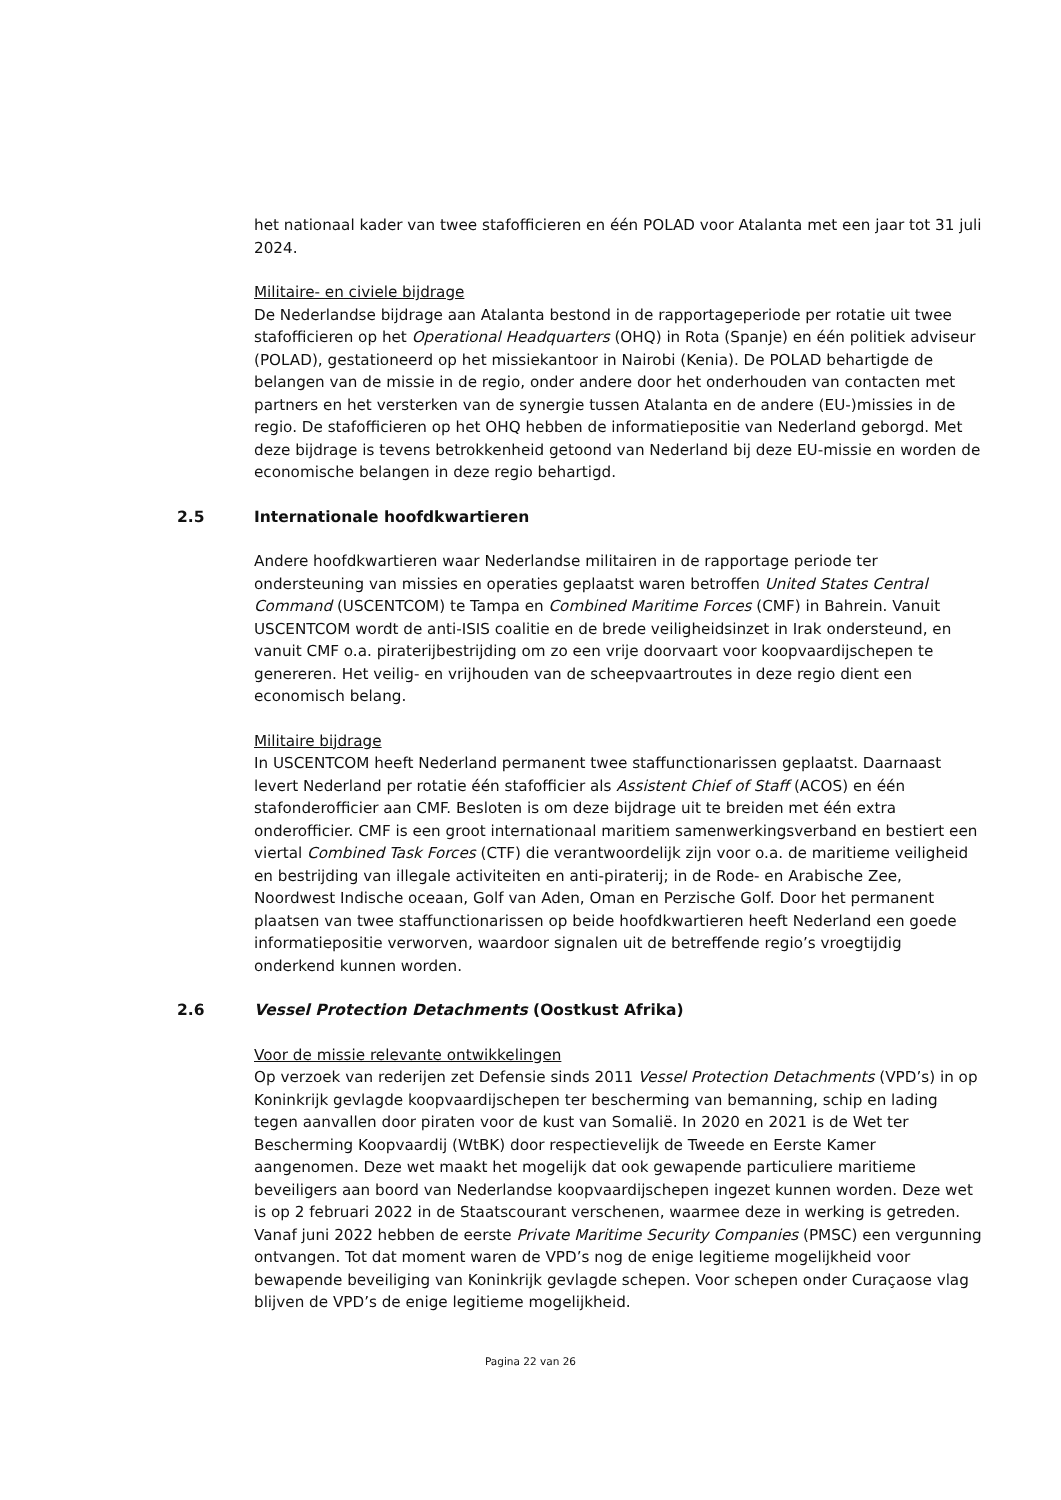het nationaal kader van twee stafofficieren en één POLAD voor Atalanta met een jaar tot 31 juli 2024.
Militaire- en civiele bijdrage
De Nederlandse bijdrage aan Atalanta bestond in de rapportageperiode per rotatie uit twee stafofficieren op het Operational Headquarters (OHQ) in Rota (Spanje) en één politiek adviseur (POLAD), gestationeerd op het missiekantoor in Nairobi (Kenia). De POLAD behartigde de belangen van de missie in de regio, onder andere door het onderhouden van contacten met partners en het versterken van de synergie tussen Atalanta en de andere (EU-)missies in de regio. De stafofficieren op het OHQ hebben de informatiepositie van Nederland geborgd. Met deze bijdrage is tevens betrokkenheid getoond van Nederland bij deze EU-missie en worden de economische belangen in deze regio behartigd.
2.5 Internationale hoofdkwartieren
Andere hoofdkwartieren waar Nederlandse militairen in de rapportage periode ter ondersteuning van missies en operaties geplaatst waren betroffen United States Central Command (USCENTCOM) te Tampa en Combined Maritime Forces (CMF) in Bahrein. Vanuit USCENTCOM wordt de anti-ISIS coalitie en de brede veiligheidsinzet in Irak ondersteund, en vanuit CMF o.a. piraterijbestrijding om zo een vrije doorvaart voor koopvaardijschepen te genereren. Het veilig- en vrijhouden van de scheepvaartroutes in deze regio dient een economisch belang.
Militaire bijdrage
In USCENTCOM heeft Nederland permanent twee staffunctionarissen geplaatst. Daarnaast levert Nederland per rotatie één stafofficier als Assistent Chief of Staff (ACOS) en één stafonderofficier aan CMF. Besloten is om deze bijdrage uit te breiden met één extra onderofficier. CMF is een groot internationaal maritiem samenwerkingsverband en bestiert een viertal Combined Task Forces (CTF) die verantwoordelijk zijn voor o.a. de maritieme veiligheid en bestrijding van illegale activiteiten en anti-piraterij; in de Rode- en Arabische Zee, Noordwest Indische oceaan, Golf van Aden, Oman en Perzische Golf. Door het permanent plaatsen van twee staffunctionarissen op beide hoofdkwartieren heeft Nederland een goede informatiepositie verworven, waardoor signalen uit de betreffende regio’s vroegtijdig onderkend kunnen worden.
2.6 Vessel Protection Detachments (Oostkust Afrika)
Voor de missie relevante ontwikkelingen
Op verzoek van rederijen zet Defensie sinds 2011 Vessel Protection Detachments (VPD’s) in op Koninkrijk gevlagde koopvaardijschepen ter bescherming van bemanning, schip en lading tegen aanvallen door piraten voor de kust van Somalië. In 2020 en 2021 is de Wet ter Bescherming Koopvaardij (WtBK) door respectievelijk de Tweede en Eerste Kamer aangenomen. Deze wet maakt het mogelijk dat ook gewapende particuliere maritieme beveiligers aan boord van Nederlandse koopvaardijschepen ingezet kunnen worden. Deze wet is op 2 februari 2022 in de Staatscourant verschenen, waarmee deze in werking is getreden. Vanaf juni 2022 hebben de eerste Private Maritime Security Companies (PMSC) een vergunning ontvangen. Tot dat moment waren de VPD’s nog de enige legitieme mogelijkheid voor bewapende beveiliging van Koninkrijk gevlagde schepen. Voor schepen onder Curaçaose vlag blijven de VPD’s de enige legitieme mogelijkheid.
Pagina 22 van 26